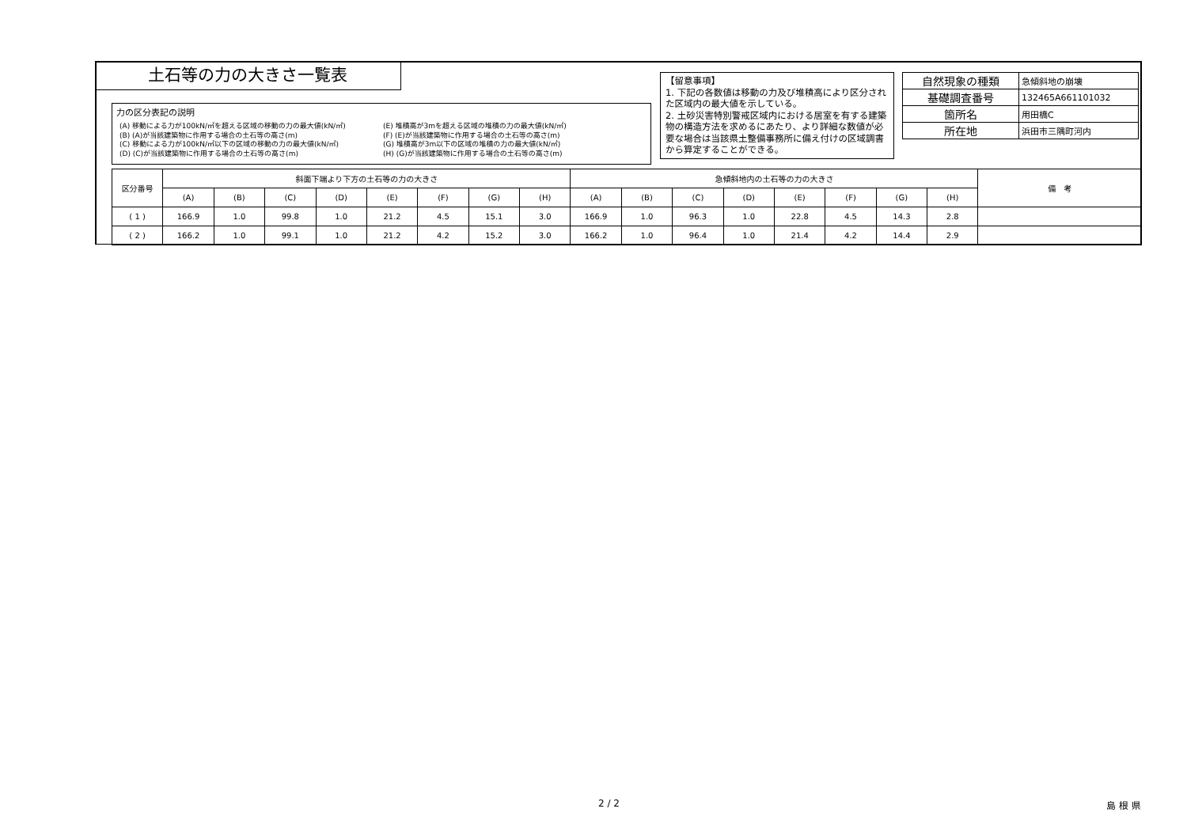土石等の力の大きさ一覧表
力の区分表記の説明
(A) 移動による力が100kN/㎡を超える区域の移動の力の最大値(kN/㎡)
(B) (A)が当該建築物に作用する場合の土石等の高さ(m)
(C) 移動による力が100kN/㎡以下の区域の移動の力の最大値(kN/㎡)
(D) (C)が当該建築物に作用する場合の土石等の高さ(m)
(E) 堆積高が3mを超える区域の堆積の力の最大値(kN/㎡)
(F) (E)が当該建築物に作用する場合の土石等の高さ(m)
(G) 堆積高が3m以下の区域の堆積の力の最大値(kN/㎡)
(H) (G)が当該建築物に作用する場合の土石等の高さ(m)
【留意事項】
1. 下記の各数値は移動の力及び堆積高により区分された区域内の最大値を示している。
2. 土砂災害特別警戒区域内における居室を有する建築物の構造方法を求めるにあたり、より詳細な数値が必要な場合は当該県土整備事務所に備え付けの区域調書から算定することができる。
| 自然現象の種類 | 急傾斜地の崩壊 |
| 基礎調査番号 | 132465A661101032 |
| 箇所名 | 用田橋C |
| 所在地 | 浜田市三隅町河内 |
| 区分番号 | 斜面下端より下方の土石等の力の大きさ | | | | | | | | 急傾斜地内の土石等の力の大きさ | | | | | | | | 備 考 |
| --- | --- | --- | --- | --- | --- | --- | --- | --- | --- | --- | --- | --- | --- | --- | --- | --- | --- |
| | (A) | (B) | (C) | (D) | (E) | (F) | (G) | (H) | (A) | (B) | (C) | (D) | (E) | (F) | (G) | (H) | |
| ( 1 ) | 166.9 | 1.0 | 99.8 | 1.0 | 21.2 | 4.5 | 15.1 | 3.0 | 166.9 | 1.0 | 96.3 | 1.0 | 22.8 | 4.5 | 14.3 | 2.8 | |
| ( 2 ) | 166.2 | 1.0 | 99.1 | 1.0 | 21.2 | 4.2 | 15.2 | 3.0 | 166.2 | 1.0 | 96.4 | 1.0 | 21.4 | 4.2 | 14.4 | 2.9 | |
2 / 2 島 根 県